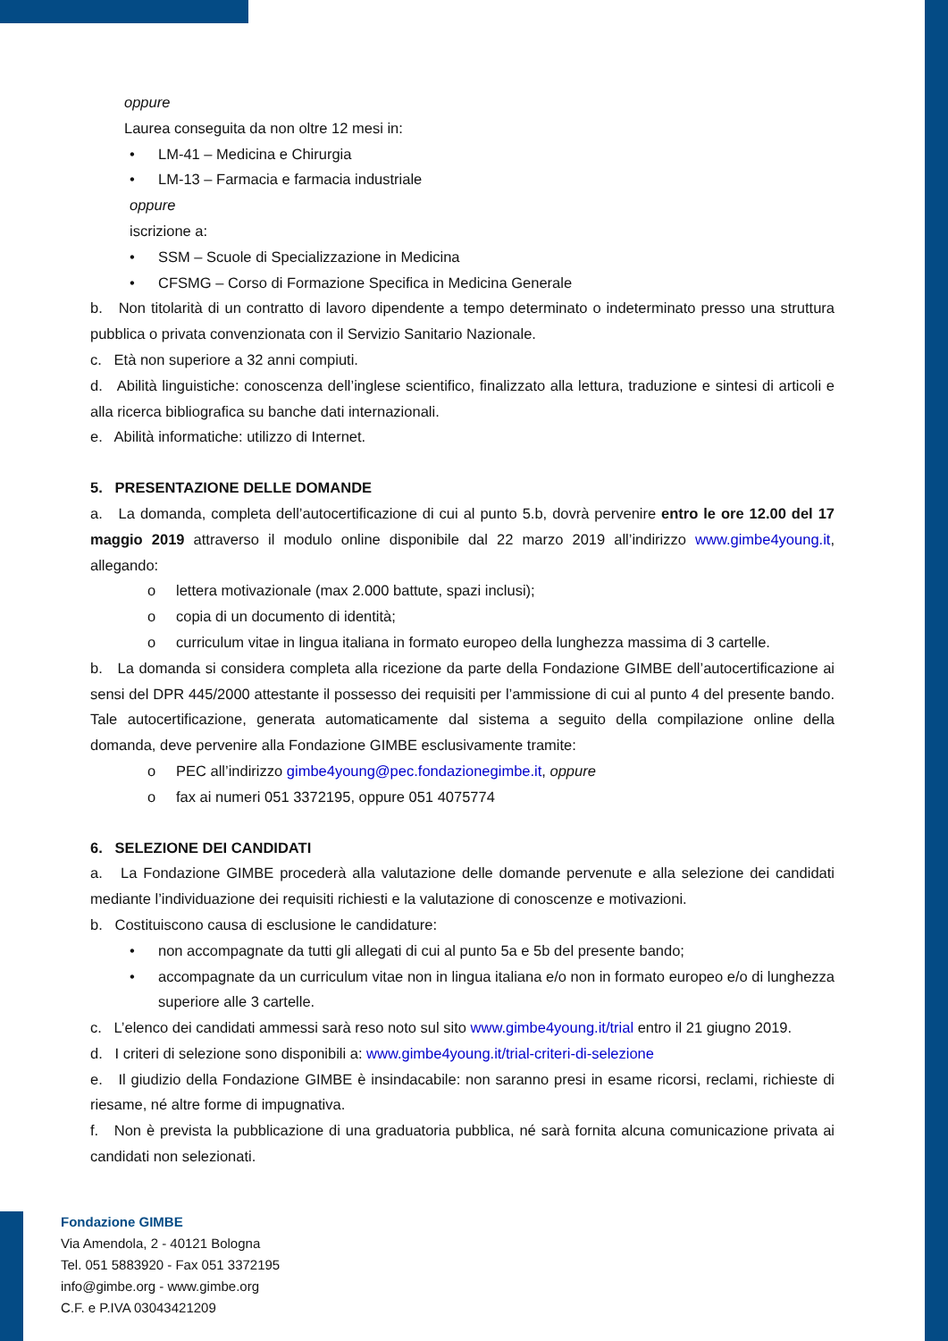oppure
Laurea conseguita da non oltre 12 mesi in:
• LM-41 – Medicina e Chirurgia
• LM-13 – Farmacia e farmacia industriale
oppure
iscrizione a:
• SSM – Scuole di Specializzazione in Medicina
• CFSMG – Corso di Formazione Specifica in Medicina Generale
b. Non titolarità di un contratto di lavoro dipendente a tempo determinato o indeterminato presso una struttura pubblica o privata convenzionata con il Servizio Sanitario Nazionale.
c. Età non superiore a 32 anni compiuti.
d. Abilità linguistiche: conoscenza dell’inglese scientifico, finalizzato alla lettura, traduzione e sintesi di articoli e alla ricerca bibliografica su banche dati internazionali.
e. Abilità informatiche: utilizzo di Internet.
5. PRESENTAZIONE DELLE DOMANDE
a. La domanda, completa dell’autocertificazione di cui al punto 5.b, dovrà pervenire entro le ore 12.00 del 17 maggio 2019 attraverso il modulo online disponibile dal 22 marzo 2019 all’indirizzo www.gimbe4young.it, allegando:
o lettera motivazionale (max 2.000 battute, spazi inclusi);
o copia di un documento di identità;
o curriculum vitae in lingua italiana in formato europeo della lunghezza massima di 3 cartelle.
b. La domanda si considera completa alla ricezione da parte della Fondazione GIMBE dell’autocertificazione ai sensi del DPR 445/2000 attestante il possesso dei requisiti per l’ammissione di cui al punto 4 del presente bando. Tale autocertificazione, generata automaticamente dal sistema a seguito della compilazione online della domanda, deve pervenire alla Fondazione GIMBE esclusivamente tramite:
o PEC all’indirizzo gimbe4young@pec.fondazionegimbe.it, oppure
o fax ai numeri 051 3372195, oppure 051 4075774
6. SELEZIONE DEI CANDIDATI
a. La Fondazione GIMBE procederà alla valutazione delle domande pervenute e alla selezione dei candidati mediante l’individuazione dei requisiti richiesti e la valutazione di conoscenze e motivazioni.
b. Costituiscono causa di esclusione le candidature:
• non accompagnate da tutti gli allegati di cui al punto 5a e 5b del presente bando;
• accompagnate da un curriculum vitae non in lingua italiana e/o non in formato europeo e/o di lunghezza superiore alle 3 cartelle.
c. L’elenco dei candidati ammessi sarà reso noto sul sito www.gimbe4young.it/trial entro il 21 giugno 2019.
d. I criteri di selezione sono disponibili a: www.gimbe4young.it/trial-criteri-di-selezione
e. Il giudizio della Fondazione GIMBE è insindacabile: non saranno presi in esame ricorsi, reclami, richieste di riesame, né altre forme di impugnativa.
f. Non è prevista la pubblicazione di una graduatoria pubblica, né sarà fornita alcuna comunicazione privata ai candidati non selezionati.
Fondazione GIMBE
Via Amendola, 2 - 40121 Bologna
Tel. 051 5883920 - Fax 051 3372195
info@gimbe.org - www.gimbe.org
C.F. e P.IVA 03043421209